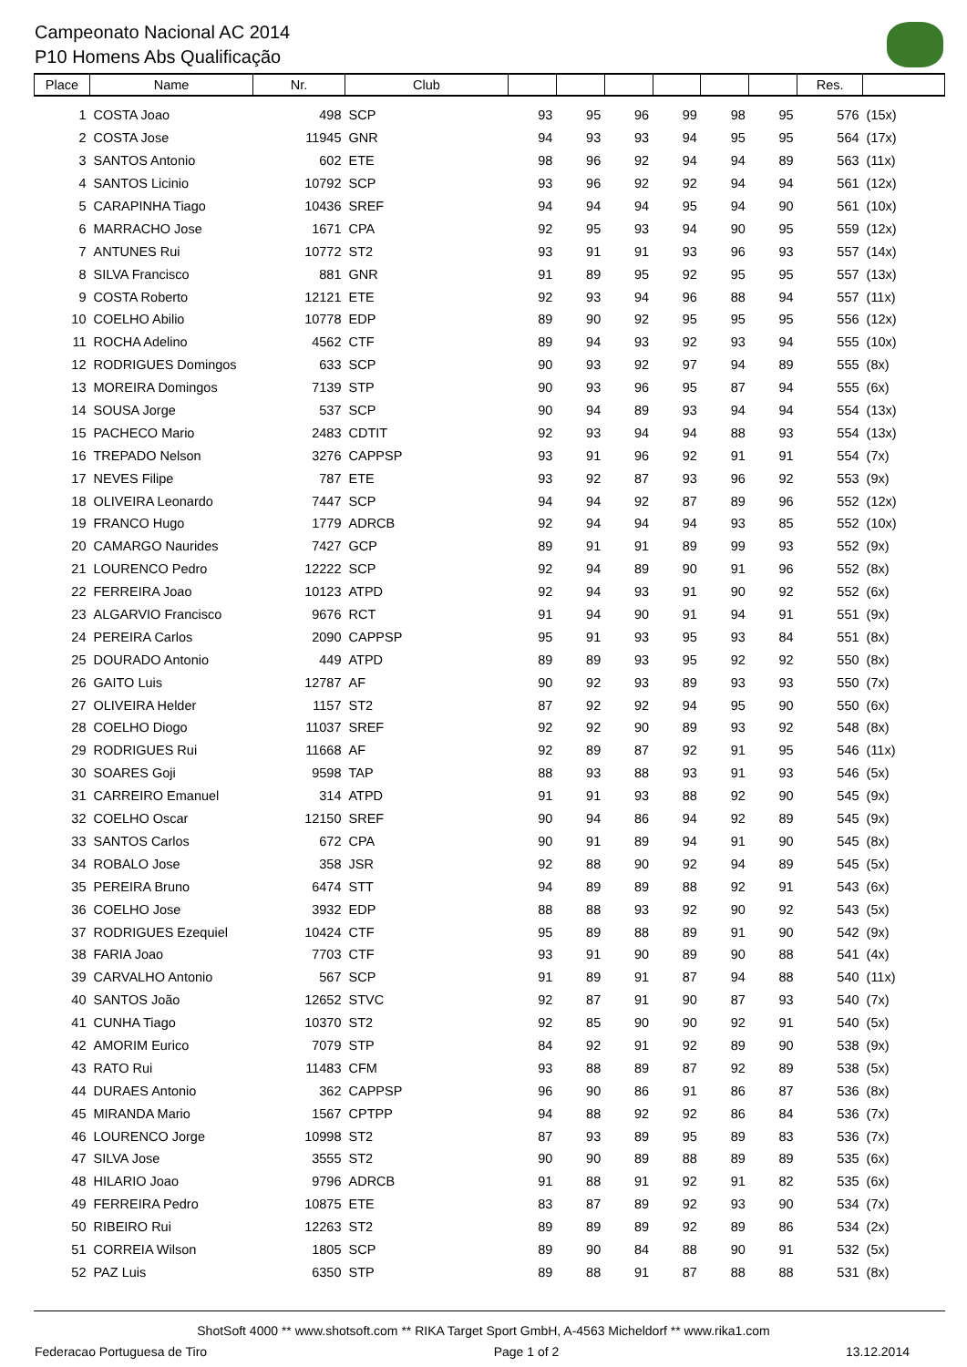Campeonato Nacional AC 2014
P10 Homens Abs Qualificação
| Place | Name | Nr. | Club | | | | | | | Res. | |
| --- | --- | --- | --- | --- | --- | --- | --- | --- | --- | --- | --- |
| 1 | COSTA Joao | 498 | SCP | 93 | 95 | 96 | 99 | 98 | 95 | 576 | (15x) |
| 2 | COSTA Jose | 11945 | GNR | 94 | 93 | 93 | 94 | 95 | 95 | 564 | (17x) |
| 3 | SANTOS Antonio | 602 | ETE | 98 | 96 | 92 | 94 | 94 | 89 | 563 | (11x) |
| 4 | SANTOS Licinio | 10792 | SCP | 93 | 96 | 92 | 92 | 94 | 94 | 561 | (12x) |
| 5 | CARAPINHA Tiago | 10436 | SREF | 94 | 94 | 94 | 95 | 94 | 90 | 561 | (10x) |
| 6 | MARRACHO Jose | 1671 | CPA | 92 | 95 | 93 | 94 | 90 | 95 | 559 | (12x) |
| 7 | ANTUNES Rui | 10772 | ST2 | 93 | 91 | 91 | 93 | 96 | 93 | 557 | (14x) |
| 8 | SILVA Francisco | 881 | GNR | 91 | 89 | 95 | 92 | 95 | 95 | 557 | (13x) |
| 9 | COSTA Roberto | 12121 | ETE | 92 | 93 | 94 | 96 | 88 | 94 | 557 | (11x) |
| 10 | COELHO Abilio | 10778 | EDP | 89 | 90 | 92 | 95 | 95 | 95 | 556 | (12x) |
| 11 | ROCHA Adelino | 4562 | CTF | 89 | 94 | 93 | 92 | 93 | 94 | 555 | (10x) |
| 12 | RODRIGUES Domingos | 633 | SCP | 90 | 93 | 92 | 97 | 94 | 89 | 555 | (8x) |
| 13 | MOREIRA Domingos | 7139 | STP | 90 | 93 | 96 | 95 | 87 | 94 | 555 | (6x) |
| 14 | SOUSA Jorge | 537 | SCP | 90 | 94 | 89 | 93 | 94 | 94 | 554 | (13x) |
| 15 | PACHECO Mario | 2483 | CDTIT | 92 | 93 | 94 | 94 | 88 | 93 | 554 | (13x) |
| 16 | TREPADO Nelson | 3276 | CAPPSP | 93 | 91 | 96 | 92 | 91 | 91 | 554 | (7x) |
| 17 | NEVES Filipe | 787 | ETE | 93 | 92 | 87 | 93 | 96 | 92 | 553 | (9x) |
| 18 | OLIVEIRA Leonardo | 7447 | SCP | 94 | 94 | 92 | 87 | 89 | 96 | 552 | (12x) |
| 19 | FRANCO Hugo | 1779 | ADRCB | 92 | 94 | 94 | 94 | 93 | 85 | 552 | (10x) |
| 20 | CAMARGO Naurides | 7427 | GCP | 89 | 91 | 91 | 89 | 99 | 93 | 552 | (9x) |
| 21 | LOURENCO Pedro | 12222 | SCP | 92 | 94 | 89 | 90 | 91 | 96 | 552 | (8x) |
| 22 | FERREIRA Joao | 10123 | ATPD | 92 | 94 | 93 | 91 | 90 | 92 | 552 | (6x) |
| 23 | ALGARVIO Francisco | 9676 | RCT | 91 | 94 | 90 | 91 | 94 | 91 | 551 | (9x) |
| 24 | PEREIRA Carlos | 2090 | CAPPSP | 95 | 91 | 93 | 95 | 93 | 84 | 551 | (8x) |
| 25 | DOURADO Antonio | 449 | ATPD | 89 | 89 | 93 | 95 | 92 | 92 | 550 | (8x) |
| 26 | GAITO Luis | 12787 | AF | 90 | 92 | 93 | 89 | 93 | 93 | 550 | (7x) |
| 27 | OLIVEIRA Helder | 1157 | ST2 | 87 | 92 | 92 | 94 | 95 | 90 | 550 | (6x) |
| 28 | COELHO Diogo | 11037 | SREF | 92 | 92 | 90 | 89 | 93 | 92 | 548 | (8x) |
| 29 | RODRIGUES Rui | 11668 | AF | 92 | 89 | 87 | 92 | 91 | 95 | 546 | (11x) |
| 30 | SOARES Goji | 9598 | TAP | 88 | 93 | 88 | 93 | 91 | 93 | 546 | (5x) |
| 31 | CARREIRO Emanuel | 314 | ATPD | 91 | 91 | 93 | 88 | 92 | 90 | 545 | (9x) |
| 32 | COELHO Oscar | 12150 | SREF | 90 | 94 | 86 | 94 | 92 | 89 | 545 | (9x) |
| 33 | SANTOS Carlos | 672 | CPA | 90 | 91 | 89 | 94 | 91 | 90 | 545 | (8x) |
| 34 | ROBALO Jose | 358 | JSR | 92 | 88 | 90 | 92 | 94 | 89 | 545 | (5x) |
| 35 | PEREIRA Bruno | 6474 | STT | 94 | 89 | 89 | 88 | 92 | 91 | 543 | (6x) |
| 36 | COELHO Jose | 3932 | EDP | 88 | 88 | 93 | 92 | 90 | 92 | 543 | (5x) |
| 37 | RODRIGUES Ezequiel | 10424 | CTF | 95 | 89 | 88 | 89 | 91 | 90 | 542 | (9x) |
| 38 | FARIA Joao | 7703 | CTF | 93 | 91 | 90 | 89 | 90 | 88 | 541 | (4x) |
| 39 | CARVALHO Antonio | 567 | SCP | 91 | 89 | 91 | 87 | 94 | 88 | 540 | (11x) |
| 40 | SANTOS João | 12652 | STVC | 92 | 87 | 91 | 90 | 87 | 93 | 540 | (7x) |
| 41 | CUNHA Tiago | 10370 | ST2 | 92 | 85 | 90 | 90 | 92 | 91 | 540 | (5x) |
| 42 | AMORIM Eurico | 7079 | STP | 84 | 92 | 91 | 92 | 89 | 90 | 538 | (9x) |
| 43 | RATO Rui | 11483 | CFM | 93 | 88 | 89 | 87 | 92 | 89 | 538 | (5x) |
| 44 | DURAES Antonio | 362 | CAPPSP | 96 | 90 | 86 | 91 | 86 | 87 | 536 | (8x) |
| 45 | MIRANDA Mario | 1567 | CPTPP | 94 | 88 | 92 | 92 | 86 | 84 | 536 | (7x) |
| 46 | LOURENCO Jorge | 10998 | ST2 | 87 | 93 | 89 | 95 | 89 | 83 | 536 | (7x) |
| 47 | SILVA Jose | 3555 | ST2 | 90 | 90 | 89 | 88 | 89 | 89 | 535 | (6x) |
| 48 | HILARIO Joao | 9796 | ADRCB | 91 | 88 | 91 | 92 | 91 | 82 | 535 | (6x) |
| 49 | FERREIRA Pedro | 10875 | ETE | 83 | 87 | 89 | 92 | 93 | 90 | 534 | (7x) |
| 50 | RIBEIRO Rui | 12263 | ST2 | 89 | 89 | 89 | 92 | 89 | 86 | 534 | (2x) |
| 51 | CORREIA Wilson | 1805 | SCP | 89 | 90 | 84 | 88 | 90 | 91 | 532 | (5x) |
| 52 | PAZ Luis | 6350 | STP | 89 | 88 | 91 | 87 | 88 | 88 | 531 | (8x) |
ShotSoft 4000 ** www.shotsoft.com ** RIKA Target Sport GmbH, A-4563 Micheldorf ** www.rika1.com
Federacao Portuguesa de Tiro Page 1 of 2 13.12.2014